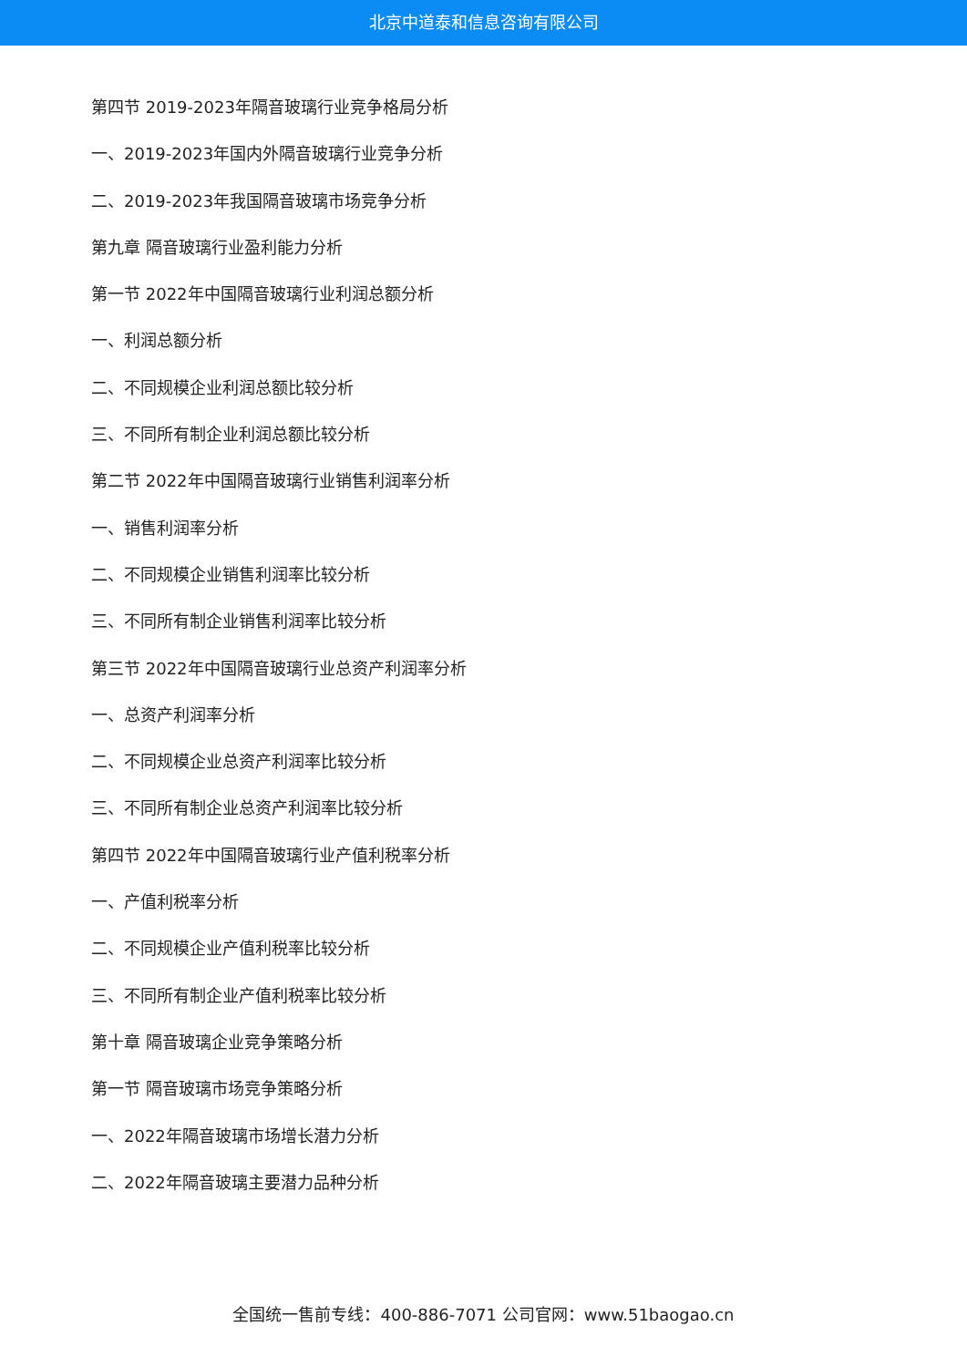北京中道泰和信息咨询有限公司
第四节 2019-2023年隔音玻璃行业竞争格局分析
一、2019-2023年国内外隔音玻璃行业竞争分析
二、2019-2023年我国隔音玻璃市场竞争分析
第九章 隔音玻璃行业盈利能力分析
第一节 2022年中国隔音玻璃行业利润总额分析
一、利润总额分析
二、不同规模企业利润总额比较分析
三、不同所有制企业利润总额比较分析
第二节 2022年中国隔音玻璃行业销售利润率分析
一、销售利润率分析
二、不同规模企业销售利润率比较分析
三、不同所有制企业销售利润率比较分析
第三节 2022年中国隔音玻璃行业总资产利润率分析
一、总资产利润率分析
二、不同规模企业总资产利润率比较分析
三、不同所有制企业总资产利润率比较分析
第四节 2022年中国隔音玻璃行业产值利税率分析
一、产值利税率分析
二、不同规模企业产值利税率比较分析
三、不同所有制企业产值利税率比较分析
第十章 隔音玻璃企业竞争策略分析
第一节 隔音玻璃市场竞争策略分析
一、2022年隔音玻璃市场增长潜力分析
二、2022年隔音玻璃主要潜力品种分析
全国统一售前专线：400-886-7071 公司官网：www.51baogao.cn